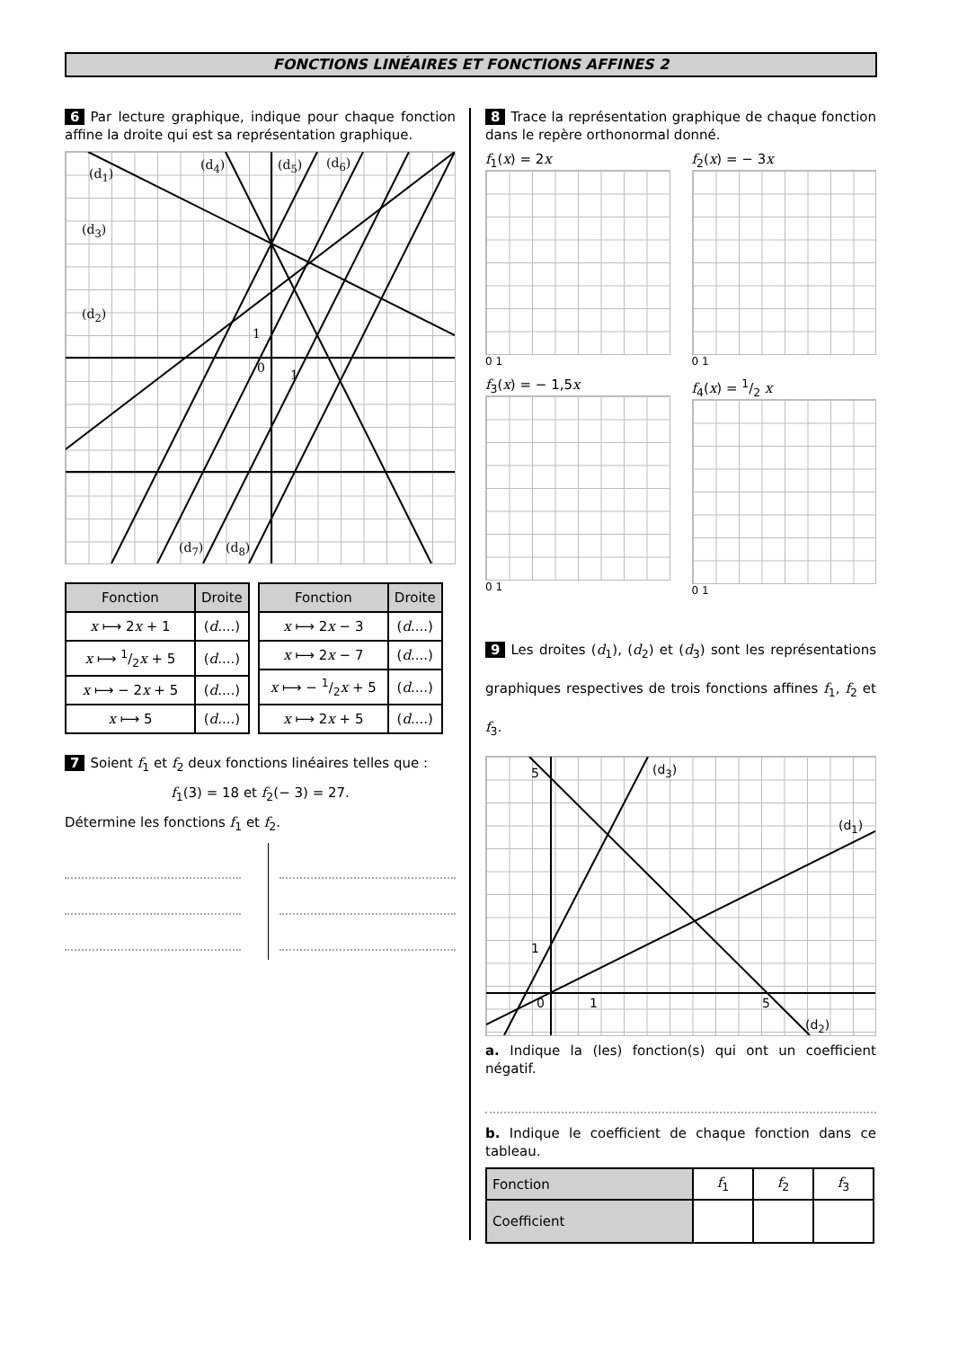FONCTIONS LINÉAIRES ET FONCTIONS AFFINES 2
6 Par lecture graphique, indique pour chaque fonction affine la droite qui est sa représentation graphique.
(d<sub>1</sub>)
(d<sub>4</sub>) (d<sub>5</sub>) (d<sub>6</sub>)
(d<sub>3</sub>)
(d<sub>2</sub>)
1
0 1
(d<sub>7</sub>) (d<sub>8</sub>)
| Fonction | Droite |
| --- | --- |
| x ⟼ 2 x + 1 | ( d ....) |
| x ⟼ 1/2 x + 5 | ( d ....) |
| x ⟼ − 2 x + 5 | ( d ....) |
| x ⟼ 5 | ( d ....) |
| Fonction | Droite |
| --- | --- |
| x ⟼ 2 x − 3 | ( d ....) |
| x ⟼ 2 x − 7 | ( d ....) |
| x ⟼ − 1/2 x + 5 | ( d ....) |
| x ⟼ 2 x + 5 | ( d ....) |
7 Soient f<sub>1</sub> et f<sub>2</sub> deux fonctions linéaires telles que :
f<sub>1</sub>(3) = 18 et f<sub>2</sub>(− 3) = 27.
Détermine les fonctions f<sub>1</sub> et f<sub>2</sub>.
8 Trace la représentation graphique de chaque fonction dans le repère orthonormal donné.
f<sub>1</sub>(x) = 2x
0 1
f<sub>2</sub>(x) = − 3x
0 1
f<sub>3</sub>(x) = − 1,5x
0 1
f<sub>4</sub>(x) = 1/2 x
0 1
9 Les droites (d<sub>1</sub>), (d<sub>2</sub>) et (d<sub>3</sub>) sont les représentations graphiques respectives de trois fonctions affines f<sub>1</sub>, f<sub>2</sub> et f<sub>3</sub>.
5
1
0 1 5
(d<sub>3</sub>)
(d<sub>1</sub>)
(d<sub>2</sub>)
a. Indique la (les) fonction(s) qui ont un coefficient négatif.
b. Indique le coefficient de chaque fonction dans ce tableau.
| Fonction | f<sub>1</sub> | f<sub>2</sub> | f<sub>3</sub> |
| Coefficient | | | |